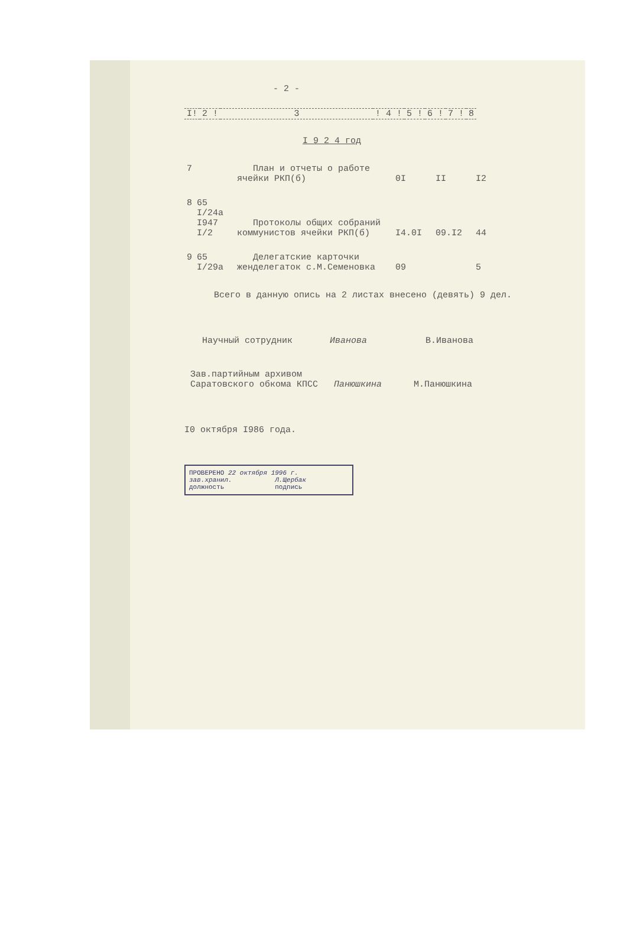- 2 -
| I! | 2 ! | 3 | ! 4 ! | 5 ! | 6 ! | 7 ! | 8 |
| --- | --- | --- | --- | --- | --- | --- | --- |
I 9 2 4 год
| 7 | | План и отчеты о работе ячейки РКП(б) | 0I | II | I2 |
| 8 | 65 I/24а I947 I/2 | Протоколы общих собраний коммунистов ячейки РКП(б) | I4.0I | 09.I2 | 44 |
| 9 | 65 I/29а | Делегатские карточки женделегаток с.М.Семеновка | 09 | | 5 |
Всего в данную опись на 2 листах внесено (девять) 9 дел.
Научный сотрудник Иванова В.Иванова
Зав.партийным архивом
Саратовского обкома КПСС Панюшкина М.Панюшкина
I0 октября I986 года.
ПРОВЕРЕНО 22 октября 1996 г.
зав.хранил. Л.Щербак
должность подпись